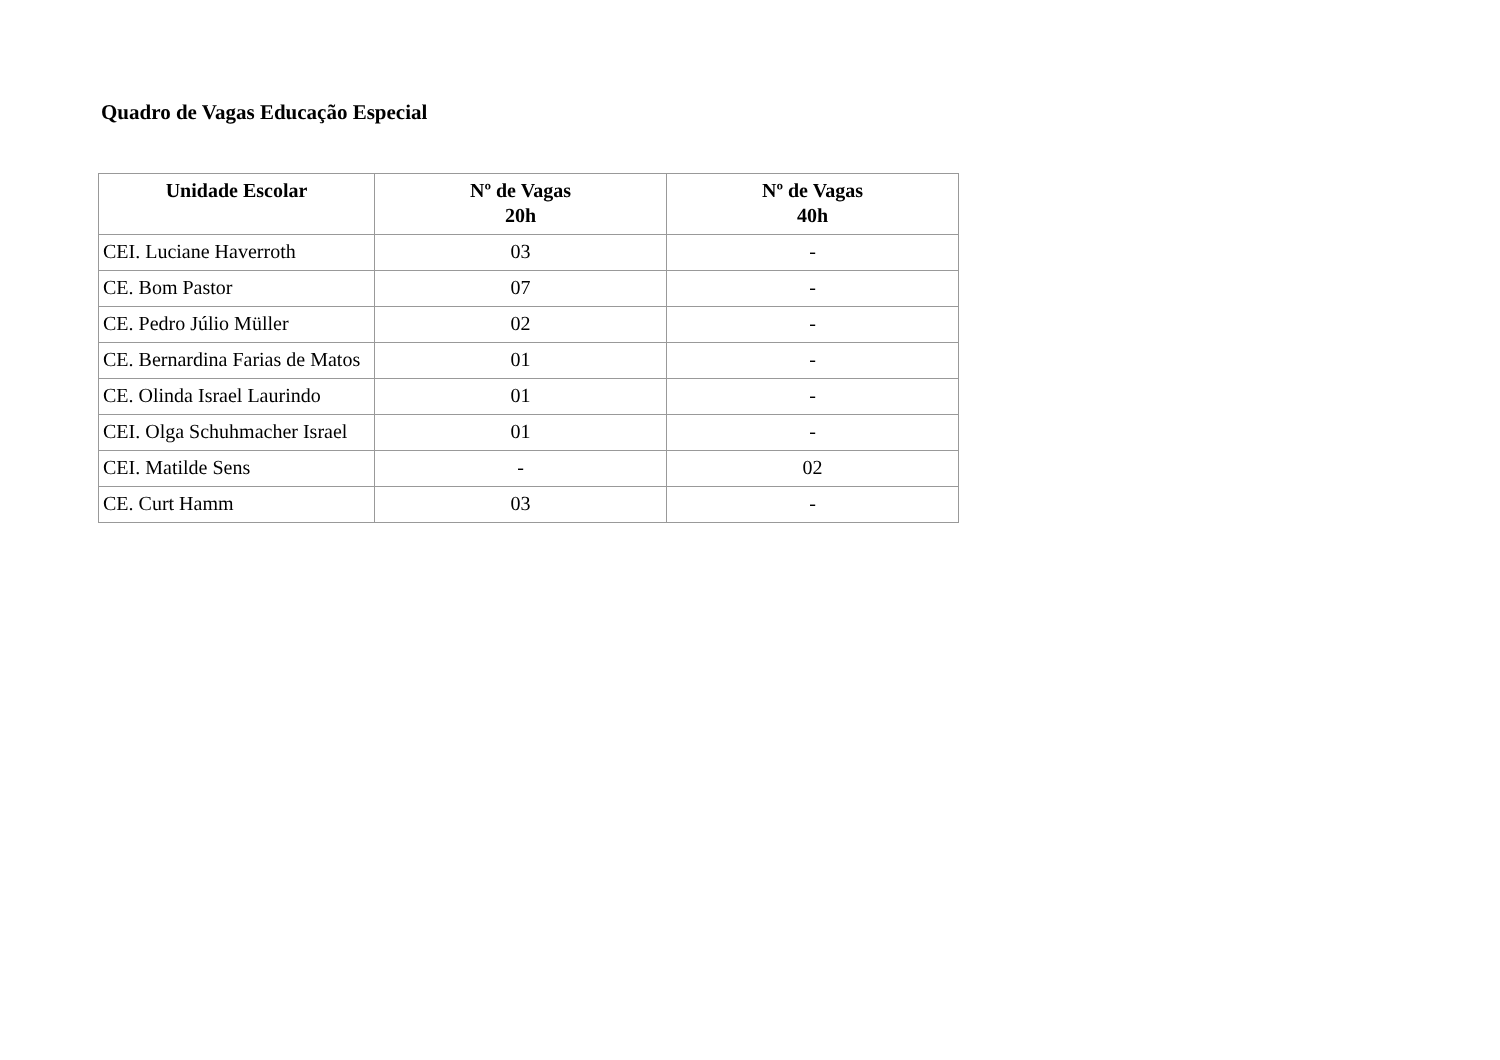Quadro de Vagas Educação Especial
| Unidade Escolar | Nº de Vagas 20h | Nº de Vagas 40h |
| --- | --- | --- |
| CEI. Luciane Haverroth | 03 | - |
| CE. Bom Pastor | 07 | - |
| CE. Pedro Júlio Müller | 02 | - |
| CE. Bernardina Farias de Matos | 01 | - |
| CE. Olinda Israel Laurindo | 01 | - |
| CEI. Olga Schuhmacher Israel | 01 | - |
| CEI. Matilde Sens | - | 02 |
| CE. Curt Hamm | 03 | - |